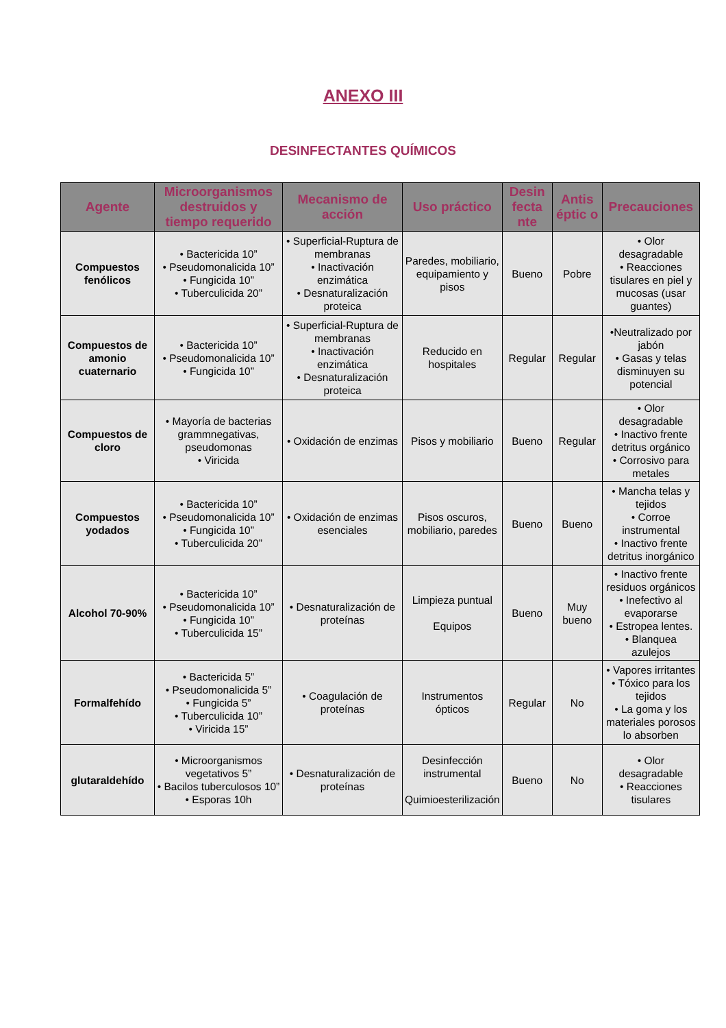ANEXO III
DESINFECTANTES QUÍMICOS
| Agente | Microorganismos destruidos y tiempo requerido | Mecanismo de acción | Uso práctico | Desin fecta nte | Antis éptic o | Precauciones |
| --- | --- | --- | --- | --- | --- | --- |
| Compuestos fenólicos | • Bactericida 10” • Pseudomonalicida 10” • Fungicida 10” • Tuberculicida 20” | • Superficial-Ruptura de membranas • Inactivación enzimática • Desnaturalización proteica | Paredes, mobiliario, equipamiento y pisos | Bueno | Pobre | • Olor desagradable • Reacciones tisulares en piel y mucosas (usar guantes) |
| Compuestos de amonio cuaternario | • Bactericida 10” • Pseudomonalicida 10” • Fungicida 10” | • Superficial-Ruptura de membranas • Inactivación enzimática • Desnaturalización proteica | Reducido en hospitales | Regular | Regular | •Neutralizado por jabón • Gasas y telas disminuyen su potencial |
| Compuestos de cloro | • Mayoría de bacterias grammnegativas, pseudomonas • Viricida | • Oxidación de enzimas | Pisos y mobiliario | Bueno | Regular | • Olor desagradable • Inactivo frente detritus orgánico • Corrosivo para metales |
| Compuestos yodados | • Bactericida 10” • Pseudomonalicida 10” • Fungicida 10” • Tuberculicida 20” | • Oxidación de enzimas esenciales | Pisos oscuros, mobiliario, paredes | Bueno | Bueno | • Mancha telas y tejidos • Corroe instrumental • Inactivo frente detritus inorgánico |
| Alcohol 70-90% | • Bactericida 10” • Pseudomonalicida 10” • Fungicida 10” • Tuberculicida 15” | • Desnaturalización de proteínas | Limpieza puntual Equipos | Bueno | Muy bueno | • Inactivo frente residuos orgánicos • Inefectivo al evaporarse • Estropea lentes. • Blanquea azulejos |
| Formalfehído | • Bactericida 5” • Pseudomonalicida 5” • Fungicida 5” • Tuberculicida 10” • Viricida 15” | • Coagulación de proteínas | Instrumentos ópticos | Regular | No | • Vapores irritantes • Tóxico para los tejidos • La goma y los materiales porosos lo absorben |
| glutaraldehído | • Microorganismos vegetativos 5” • Bacilos tuberculosos 10” • Esporas 10h | • Desnaturalización de proteínas | Desinfección instrumental Quimioesterilización | Bueno | No | • Olor desagradable • Reacciones tisulares |